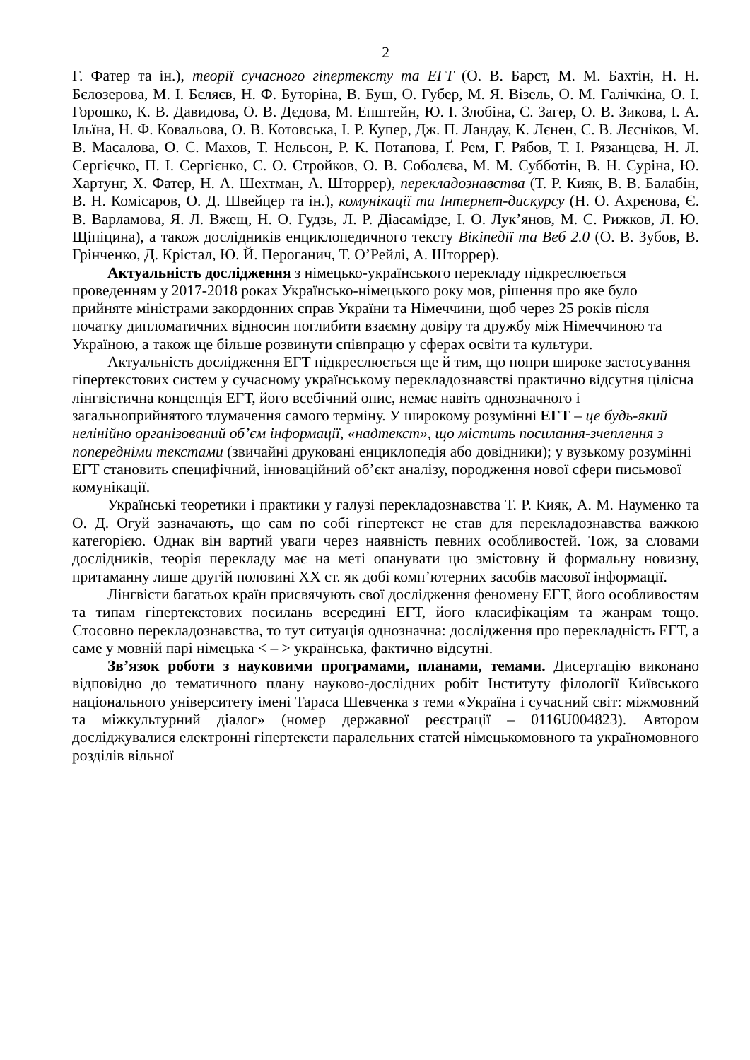2
Г. Фатер та ін.), теорії сучасного гіпертексту та ЕГТ (О. В. Барст, М. М. Бахтін, Н. Н. Бєлозерова, М. І. Бєляєв, Н. Ф. Буторіна, В. Буш, О. Губер, М. Я. Візель, О. М. Галічкіна, О. І. Горошко, К. В. Давидова, О. В. Дєдова, М. Епштейн, Ю. І. Злобіна, С. Загер, О. В. Зикова, І. А. Ільїна, Н. Ф. Ковальова, О. В. Котовська, І. Р. Купер, Дж. П. Ландау, К. Лєнен, С. В. Лєсніков, М. В. Масалова, О. С. Махов, Т. Нельсон, Р. К. Потапова, Ґ. Рем, Г. Рябов, Т. І. Рязанцева, Н. Л. Сергієчко, П. І. Сергієнко, С. О. Стройков, О. В. Соболєва, М. М. Субботін, В. Н. Суріна, Ю. Хартунг, Х. Фатер, Н. А. Шехтман, А. Шторрер), перекладознавства (Т. Р. Кияк, В. В. Балабін, В. Н. Комісаров, О. Д. Швейцер та ін.), комунікації та Інтернет-дискурсу (Н. О. Ахрєнова, Є. В. Варламова, Я. Л. Вжещ, Н. О. Гудзь, Л. Р. Діасамідзе, І. О. Лук’янов, М. С. Рижков, Л. Ю. Щіпіцина), а також дослідників енциклопедичного тексту Вікіпедії та Веб 2.0 (О. В. Зубов, В. Грінченко, Д. Крістал, Ю. Й. Пероганич, Т. О’Рейлі, А. Шторрер).
Актуальність дослідження з німецько-українського перекладу підкреслюється проведенням у 2017-2018 роках Українсько-німецького року мов, рішення про яке було прийняте міністрами закордонних справ України та Німеччини, щоб через 25 років після початку дипломатичних відносин поглибити взаємну довіру та дружбу між Німеччиною та Україною, а також ще більше розвинути співпрацю у сферах освіти та культури.
Актуальність дослідження ЕГТ підкреслюється ще й тим, що попри широке застосування гіпертекстових систем у сучасному українському перекладознавстві практично відсутня цілісна лінгвістична концепція ЕГТ, його всебічний опис, немає навіть однозначного і загальноприйнятого тлумачення самого терміну. У широкому розумінні ЕГТ – це будь-який нелінійно організований об’єм інформації, «надтекст», що містить посилання-зчеплення з попередніми текстами (звичайні друковані енциклопедія або довідники); у вузькому розумінні ЕГТ становить специфічний, інноваційний об’єкт аналізу, породження нової сфери письмової комунікації.
Українські теоретики і практики у галузі перекладознавства Т. Р. Кияк, А. М. Науменко та О. Д. Огуй зазначають, що сам по собі гіпертекст не став для перекладознавства важкою категорією. Однак він вартий уваги через наявність певних особливостей. Тож, за словами дослідників, теорія перекладу має на меті опанувати цю змістовну й формальну новизну, притаманну лише другій половині ХХ ст. як добі комп’ютерних засобів масової інформації.
Лінгвісти багатьох країн присвячують свої дослідження феномену ЕГТ, його особливостям та типам гіпертекстових посилань всередині ЕГТ, його класифікаціям та жанрам тощо. Стосовно перекладознавства, то тут ситуація однозначна: дослідження про перекладність ЕГТ, а саме у мовній парі німецька < – > українська, фактично відсутні.
Зв’язок роботи з науковими програмами, планами, темами. Дисертацію виконано відповідно до тематичного плану науково-дослідних робіт Інституту філології Київського національного університету імені Тараса Шевченка з теми «Україна і сучасний світ: міжмовний та міжкультурний діалог» (номер державної реєстрації – 0116U004823). Автором досліджувалися електронні гіпертексти паралельних статей німецькомовного та україномовного розділів вільної